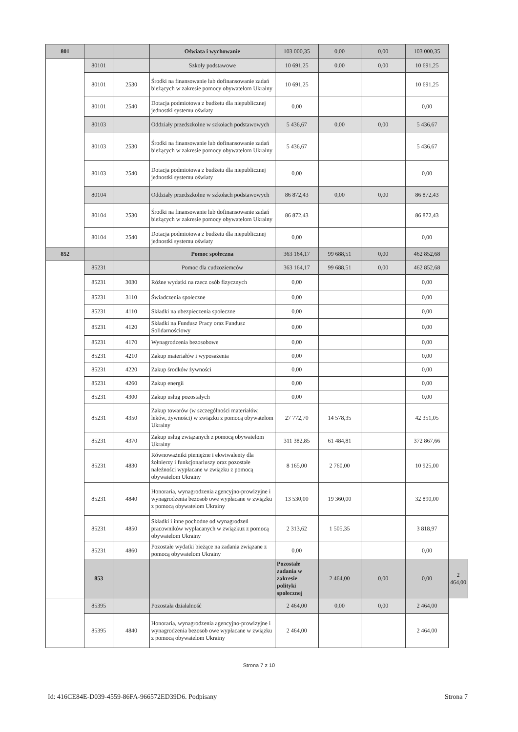| 801 | | | Oświata i wychowanie | 103 000,35 | 0,00 | 0,00 | 103 000,35 | |
| | 80101 | | Szkoły podstawowe | 10 691,25 | 0,00 | 0,00 | 10 691,25 | |
| | 80101 | 2530 | Środki na finansowanie lub dofinansowanie zadań bieżących w zakresie pomocy obywatelom Ukrainy | 10 691,25 | | | 10 691,25 | |
| | 80101 | 2540 | Dotacja podmiotowa z budżetu dla niepublicznej jednostki systemu oświaty | 0,00 | | | 0,00 | |
| | 80103 | | Oddziały przedszkolne w szkołach podstawowych | 5 436,67 | 0,00 | 0,00 | 5 436,67 | |
| | 80103 | 2530 | Środki na finansowanie lub dofinansowanie zadań bieżących w zakresie pomocy obywatelom Ukrainy | 5 436,67 | | | 5 436,67 | |
| | 80103 | 2540 | Dotacja podmiotowa z budżetu dla niepublicznej jednostki systemu oświaty | 0,00 | | | 0,00 | |
| | 80104 | | Oddziały przedszkolne w szkołach podstawowych | 86 872,43 | 0,00 | 0,00 | 86 872,43 | |
| | 80104 | 2530 | Środki na finansowanie lub dofinansowanie zadań bieżących w zakresie pomocy obywatelom Ukrainy | 86 872,43 | | | 86 872,43 | |
| | 80104 | 2540 | Dotacja podmiotowa z budżetu dla niepublicznej jednostki systemu oświaty | 0,00 | | | 0,00 | |
| 852 | | | Pomoc społeczna | 363 164,17 | 99 688,51 | 0,00 | 462 852,68 | |
| | 85231 | | Pomoc dla cudzoziemców | 363 164,17 | 99 688,51 | 0,00 | 462 852,68 | |
| | 85231 | 3030 | Różne wydatki na rzecz osób fizycznych | 0,00 | | | 0,00 | |
| | 85231 | 3110 | Świadczenia społeczne | 0,00 | | | 0,00 | |
| | 85231 | 4110 | Składki na ubezpieczenia społeczne | 0,00 | | | 0,00 | |
| | 85231 | 4120 | Składki na Fundusz Pracy oraz Fundusz Solidarnościowy | 0,00 | | | 0,00 | |
| | 85231 | 4170 | Wynagrodzenia bezosobowe | 0,00 | | | 0,00 | |
| | 85231 | 4210 | Zakup materiałów i wyposażenia | 0,00 | | | 0,00 | |
| | 85231 | 4220 | Zakup środków żywności | 0,00 | | | 0,00 | |
| | 85231 | 4260 | Zakup energii | 0,00 | | | 0,00 | |
| | 85231 | 4300 | Zakup usług pozostałych | 0,00 | | | 0,00 | |
| | 85231 | 4350 | Zakup towarów (w szczególności materiałów, leków, żywności) w związku z pomocą obywatelom Ukrainy | 27 772,70 | 14 578,35 | | 42 351,05 | |
| | 85231 | 4370 | Zakup usług związanych z pomocą obywatelom Ukrainy | 311 382,85 | 61 484,81 | | 372 867,66 | |
| | 85231 | 4830 | Równoważniki pieniężne i ekwiwalenty dla żołnierzy i funkcjonariuszy oraz pozostałe należności wypłacane w związku z pomocą obywatelom Ukrainy | 8 165,00 | 2 760,00 | | 10 925,00 | |
| | 85231 | 4840 | Honoraria, wynagrodzenia agencyjno-prowizyjne i wynagrodzenia bezosob owe wypłacane w związku z pomocą obywatelom Ukrainy | 13 530,00 | 19 360,00 | | 32 890,00 | |
| | 85231 | 4850 | Składki i inne pochodne od wynagrodzeń pracowników wypłacanych w związkuz z pomocą obywatelom Ukrainy | 2 313,62 | 1 505,35 | | 3 818,97 | |
| | 85231 | 4860 | Pozostałe wydatki bieżące na zadania związane z pomocą obywatelom Ukrainy | 0,00 | | | 0,00 | |
| | 853 | | | Pozostałe zadania w zakresie polityki społecznej | 2 464,00 | 0,00 | 0,00 | 2 464,00 |
| | 85395 | | Pozostała działalność | 2 464,00 | 0,00 | 0,00 | 2 464,00 | |
| | 85395 | 4840 | Honoraria, wynagrodzenia agencyjno-prowizyjne i wynagrodzenia bezosob owe wypłacane w związku z pomocą obywatelom Ukrainy | 2 464,00 | | | 2 464,00 | |
Strona 7 z 10
Id: 416CE84E-D039-4559-86FA-966572ED39D6. Podpisany Strona 7